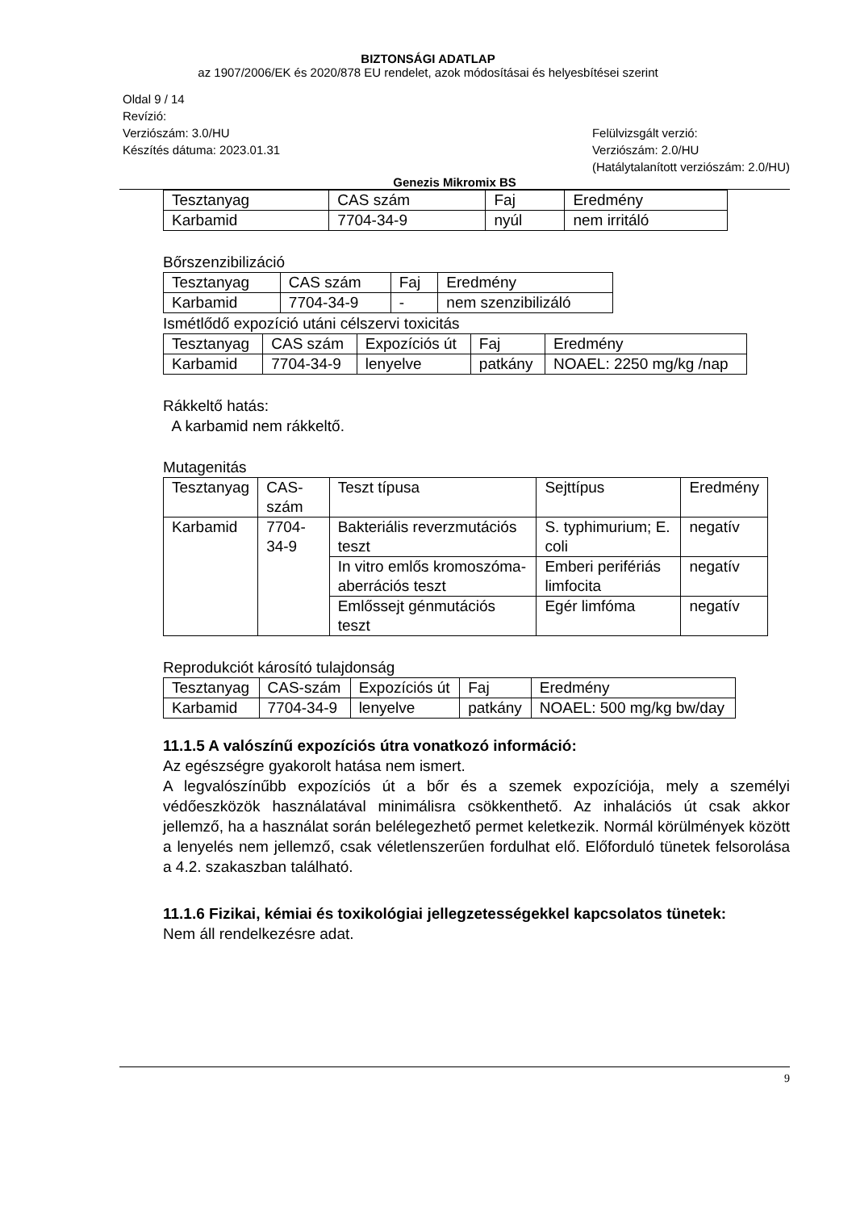BIZTONSÁGI ADATLAP
az 1907/2006/EK és 2020/878 EU rendelet, azok módosításai és helyesbítései szerint
Oldal 9 / 14
Revízió:
Verziószám: 3.0/HU
Készítés dátuma: 2023.01.31
Felülvizsgált verzió:
Verziószám: 2.0/HU
(Hatálytalanított verziószám: 2.0/HU)
Genezis Mikromix BS
| Tesztanyag | CAS szám | Faj | Eredmény |
| Karbamid | 7704-34-9 | nyúl | nem irritáló |
Bőrszenzibilizáció
| Tesztanyag | CAS szám | Faj | Eredmény |
| Karbamid | 7704-34-9 | - | nem szenzibilizáló |
Ismétlődő expozíció utáni célszervi toxicitás
| Tesztanyag | CAS szám | Expozíciós út | Faj | Eredmény |
| Karbamid | 7704-34-9 | lenyelve | patkány | NOAEL: 2250 mg/kg /nap |
Rákkeltő hatás:
A karbamid nem rákkeltő.
Mutagenitás
| Tesztanyag | CAS-szám | Teszt típusa | Sejttípus | Eredmény |
| Karbamid | 7704-34-9 | Bakteriális reverzmutációs teszt | S. typhimurium; E. coli | negatív |
| | | In vitro emlős kromoszóma-aberrációs teszt | Emberi perifériás limfocita | negatív |
| | | Emlőssejt génmutációs teszt | Egér limfóma | negatív |
Reprodukciót károsító tulajdonság
| Tesztanyag | CAS-szám | Expozíciós út | Faj | Eredmény |
| Karbamid | 7704-34-9 | lenyelve | patkány | NOAEL: 500 mg/kg bw/day |
11.1.5 A valószínű expozíciós útra vonatkozó információ:
Az egészségre gyakorolt hatása nem ismert.
A legvalószínűbb expozíciós út a bőr és a szemek expozíciója, mely a személyi védőeszközök használatával minimálisra csökkenthető. Az inhalációs út csak akkor jellemző, ha a használat során belélegezhető permet keletkezik. Normál körülmények között a lenyelés nem jellemző, csak véletlenszerűen fordulhat elő. Előforduló tünetek felsorolása a 4.2. szakaszban található.
11.1.6 Fizikai, kémiai és toxikológiai jellegzetességekkel kapcsolatos tünetek:
Nem áll rendelkezésre adat.
9